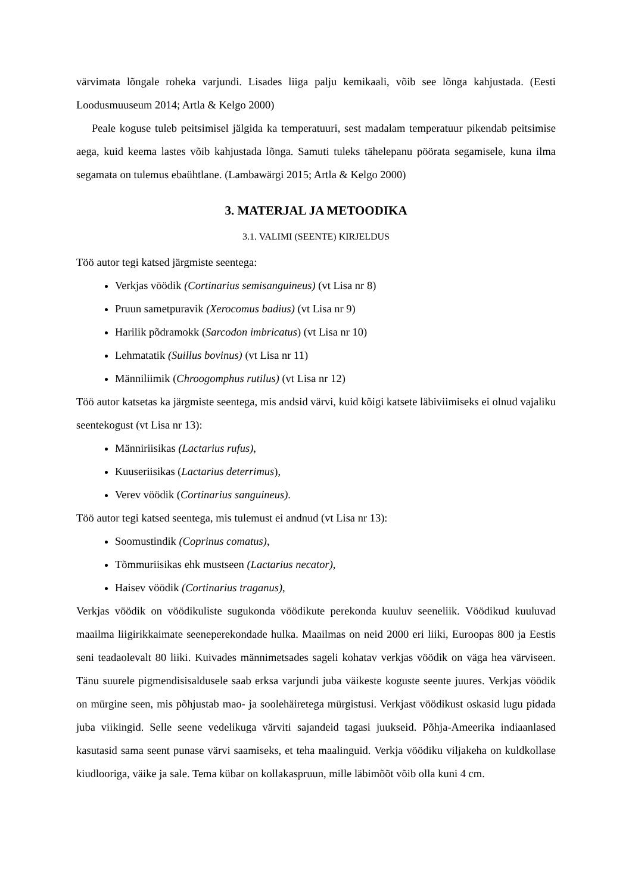värvimata lõngale roheka varjundi. Lisades liiga palju kemikaali, võib see lõnga kahjustada. (Eesti Loodusmuuseum 2014; Artla & Kelgo 2000)
Peale koguse tuleb peitsimisel jälgida ka temperatuuri, sest madalam temperatuur pikendab peitsimise aega, kuid keema lastes võib kahjustada lõnga. Samuti tuleks tähelepanu pöörata segamisele, kuna ilma segamata on tulemus ebaühtlane. (Lambawärgi 2015; Artla & Kelgo 2000)
3. MATERJAL JA METOODIKA
3.1. VALIMI (SEENTE) KIRJELDUS
Töö autor tegi katsed järgmiste seentega:
Verkjas vöödik (Cortinarius semisanguineus) (vt Lisa nr 8)
Pruun sametpuravik (Xerocomus badius) (vt Lisa nr 9)
Harilik põdramokk (Sarcodon imbricatus) (vt Lisa nr 10)
Lehmatatik (Suillus bovinus) (vt Lisa nr 11)
Männiliimik (Chroogomphus rutilus) (vt Lisa nr 12)
Töö autor katsetas ka järgmiste seentega, mis andsid värvi, kuid kõigi katsete läbiviimiseks ei olnud vajaliku seentekogust (vt Lisa nr 13):
Männiriisikas (Lactarius rufus),
Kuuseriisikas (Lactarius deterrimus),
Verev vöödik (Cortinarius sanguineus).
Töö autor tegi katsed seentega, mis tulemust ei andnud (vt Lisa nr 13):
Soomustindik (Coprinus comatus),
Tõmmuriisikas ehk mustseen (Lactarius necator),
Haisev vöödik (Cortinarius traganus),
Verkjas vöödik on vöödikuliste sugukonda vöödikute perekonda kuuluv seeneliik. Vöödikud kuuluvad maailma liigirikkaimate seeneperekondade hulka. Maailmas on neid 2000 eri liiki, Euroopas 800 ja Eestis seni teadaolevalt 80 liiki. Kuivades männimetsades sageli kohatav verkjas vöödik on väga hea värviseen. Tänu suurele pigmendisisaldusele saab erksa varjundi juba väikeste koguste seente juures. Verkjas vöödik on mürgine seen, mis põhjustab mao- ja soolehäiretega mürgistusi. Verkjast vöödikust oskasid lugu pidada juba viikingid. Selle seene vedelikuga värviti sajandeid tagasi juukseid. Põhja-Ameerika indiaanlased kasutasid sama seent punase värvi saamiseks, et teha maalinguid. Verkja vöödiku viljakeha on kuldkollase kiudlooriga, väike ja sale. Tema kübar on kollakaspruun, mille läbimõõt võib olla kuni 4 cm.